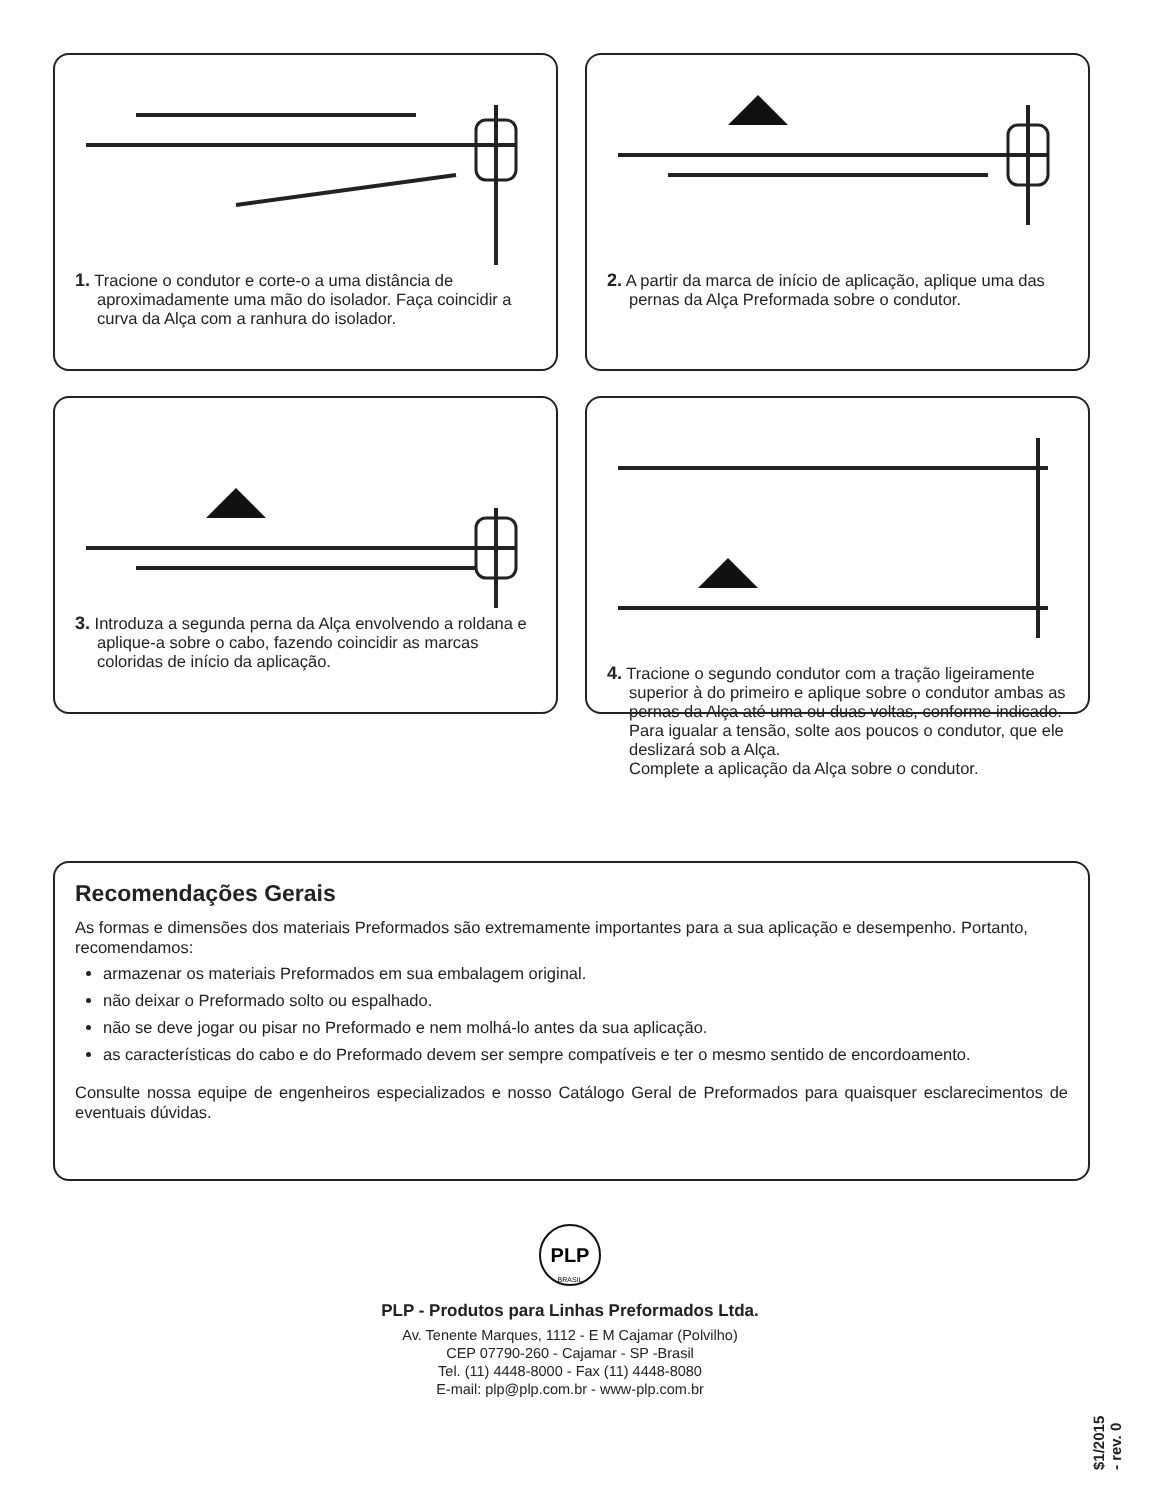1. Tracione o condutor e corte-o a uma distância de aproximadamente uma mão do isolador. Faça coincidir a curva da Alça com a ranhura do isolador.
2. A partir da marca de início de aplicação, aplique uma das pernas da Alça Preformada sobre o condutor.
3. Introduza a segunda perna da Alça envolvendo a roldana e aplique-a sobre o cabo, fazendo coincidir as marcas coloridas de início da aplicação.
4. Tracione o segundo condutor com a tração ligeiramente superior à do primeiro e aplique sobre o condutor ambas as pernas da Alça até uma ou duas voltas, conforme indicado. Para igualar a tensão, solte aos poucos o condutor, que ele deslizará sob a Alça.
Complete a aplicação da Alça sobre o condutor.
Recomendações Gerais
As formas e dimensões dos materiais Preformados são extremamente importantes para a sua aplicação e desempenho. Portanto, recomendamos:
armazenar os materiais Preformados em sua embalagem original.
não deixar o Preformado solto ou espalhado.
não se deve jogar ou pisar no Preformado e nem molhá-lo antes da sua aplicação.
as características do cabo e do Preformado devem ser sempre compatíveis e ter o mesmo sentido de encordoamento.
Consulte nossa equipe de engenheiros especializados e nosso Catálogo Geral de Preformados para quaisquer esclarecimentos de eventuais dúvidas.
PLP
BRASIL
PLP - Produtos para Linhas Preformados Ltda.
Av. Tenente Marques, 1112 - E M Cajamar (Polvilho)
CEP 07790-260 - Cajamar - SP -Brasil
Tel. (11) 4448-8000 - Fax (11) 4448-8080
E-mail: plp@plp.com.br - www-plp.com.br
$1/2015 - rev. 0